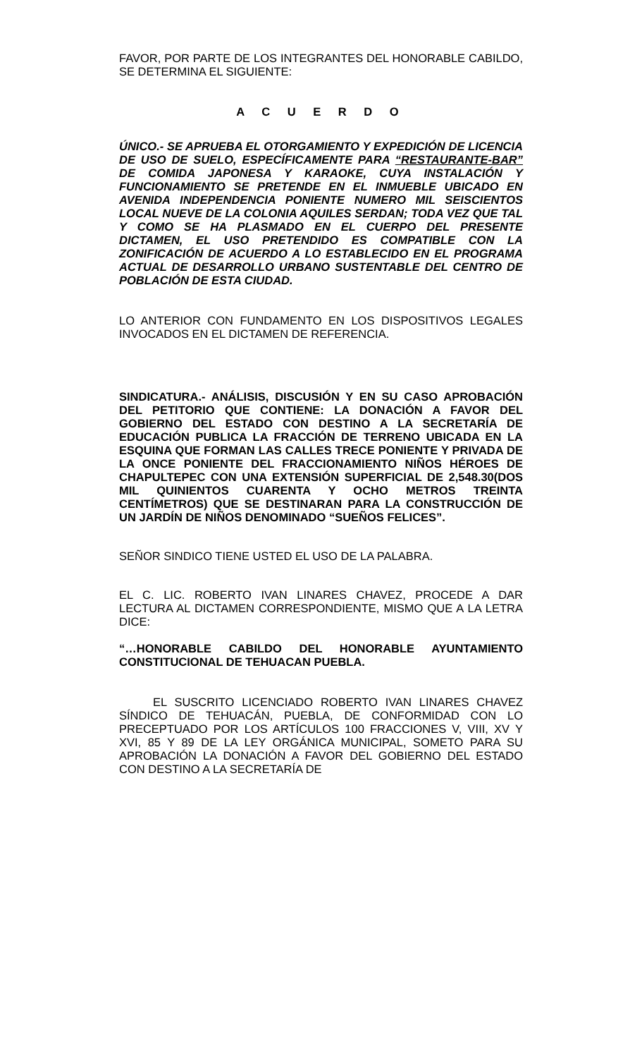FAVOR, POR PARTE DE LOS INTEGRANTES DEL HONORABLE CABILDO, SE DETERMINA EL SIGUIENTE:
A C U E R D O
ÚNICO.- SE APRUEBA EL OTORGAMIENTO Y EXPEDICIÓN DE LICENCIA DE USO DE SUELO, ESPECÍFICAMENTE PARA “RESTAURANTE-BAR” DE COMIDA JAPONESA Y KARAOKE, CUYA INSTALACIÓN Y FUNCIONAMIENTO SE PRETENDE EN EL INMUEBLE UBICADO EN AVENIDA INDEPENDENCIA PONIENTE NUMERO MIL SEISCIENTOS LOCAL NUEVE DE LA COLONIA AQUILES SERDAN; TODA VEZ QUE TAL Y COMO SE HA PLASMADO EN EL CUERPO DEL PRESENTE DICTAMEN, EL USO PRETENDIDO ES COMPATIBLE CON LA ZONIFICACIÓN DE ACUERDO A LO ESTABLECIDO EN EL PROGRAMA ACTUAL DE DESARROLLO URBANO SUSTENTABLE DEL CENTRO DE POBLACIÓN DE ESTA CIUDAD.
LO ANTERIOR CON FUNDAMENTO EN LOS DISPOSITIVOS LEGALES INVOCADOS EN EL DICTAMEN DE REFERENCIA.
SINDICATURA.- ANÁLISIS, DISCUSIÓN Y EN SU CASO APROBACIÓN DEL PETITORIO QUE CONTIENE: LA DONACIÓN A FAVOR DEL GOBIERNO DEL ESTADO CON DESTINO A LA SECRETARÍA DE EDUCACIÓN PUBLICA LA FRACCIÓN DE TERRENO UBICADA EN LA ESQUINA QUE FORMAN LAS CALLES TRECE PONIENTE Y PRIVADA DE LA ONCE PONIENTE DEL FRACCIONAMIENTO NIÑOS HÉROES DE CHAPULTEPEC CON UNA EXTENSIÓN SUPERFICIAL DE 2,548.30(DOS MIL QUINIENTOS CUARENTA Y OCHO METROS TREINTA CENTÍMETROS) QUE SE DESTINARAN PARA LA CONSTRUCCIÓN DE UN JARDÍN DE NIÑOS DENOMINADO “SUEÑOS FELICES”.
SEÑOR SINDICO TIENE USTED EL USO DE LA PALABRA.
EL C. LIC. ROBERTO IVAN LINARES CHAVEZ, PROCEDE A DAR LECTURA AL DICTAMEN CORRESPONDIENTE, MISMO QUE A LA LETRA DICE:
“…HONORABLE CABILDO DEL HONORABLE AYUNTAMIENTO CONSTITUCIONAL DE TEHUACAN PUEBLA.
EL SUSCRITO LICENCIADO ROBERTO IVAN LINARES CHAVEZ SÍNDICO DE TEHUACÁN, PUEBLA, DE CONFORMIDAD CON LO PRECEPTUADO POR LOS ARTÍCULOS 100 FRACCIONES V, VIII, XV Y XVI, 85 Y 89 DE LA LEY ORGÁNICA MUNICIPAL, SOMETO PARA SU APROBACIÓN LA DONACIÓN A FAVOR DEL GOBIERNO DEL ESTADO CON DESTINO A LA SECRETARÍA DE